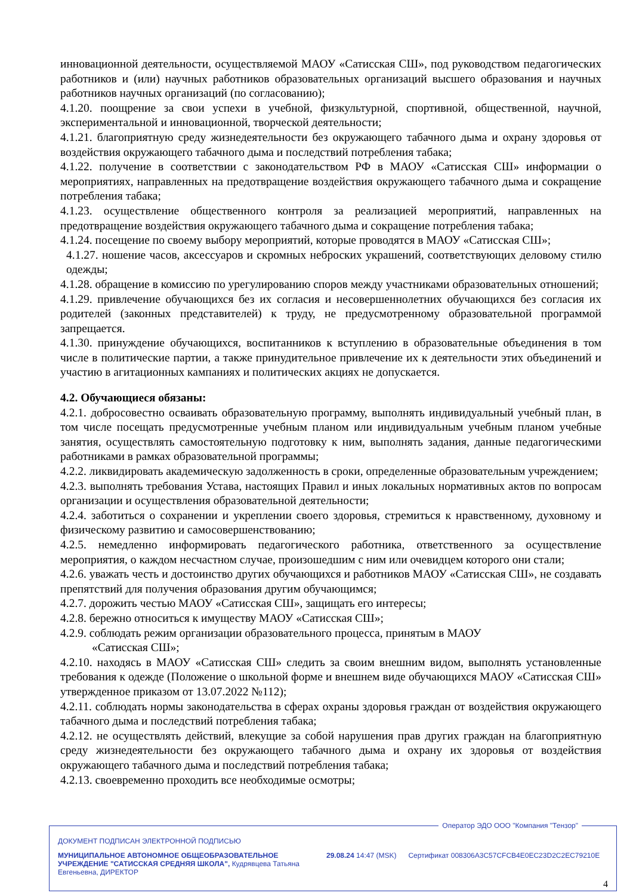инновационной деятельности, осуществляемой МАОУ «Сатисская СШ», под руководством педагогических работников и (или) научных работников образовательных организаций высшего образования и научных работников научных организаций (по согласованию);
4.1.20. поощрение за свои успехи в учебной, физкультурной, спортивной, общественной, научной, экспериментальной и инновационной, творческой деятельности;
4.1.21. благоприятную среду жизнедеятельности без окружающего табачного дыма и охрану здоровья от воздействия окружающего табачного дыма и последствий потребления табака;
4.1.22. получение в соответствии с законодательством РФ в МАОУ «Сатисская СШ» информации о мероприятиях, направленных на предотвращение воздействия окружающего табачного дыма и сокращение потребления табака;
4.1.23. осуществление общественного контроля за реализацией мероприятий, направленных на предотвращение воздействия окружающего табачного дыма и сокращение потребления табака;
4.1.24. посещение по своему выбору мероприятий, которые проводятся в МАОУ «Сатисская СШ»;
4.1.27. ношение часов, аксессуаров и скромных неброских украшений, соответствующих деловому стилю одежды;
4.1.28. обращение в комиссию по урегулированию споров между участниками образовательных отношений;
4.1.29. привлечение обучающихся без их согласия и несовершеннолетних обучающихся без согласия их родителей (законных представителей) к труду, не предусмотренному образовательной программой запрещается.
4.1.30. принуждение обучающихся, воспитанников к вступлению в образовательные объединения в том числе в политические партии, а также принудительное привлечение их к деятельности этих объединений и участию в агитационных кампаниях и политических акциях не допускается.
4.2. Обучающиеся обязаны:
4.2.1. добросовестно осваивать образовательную программу, выполнять индивидуальный учебный план, в том числе посещать предусмотренные учебным планом или индивидуальным учебным планом учебные занятия, осуществлять самостоятельную подготовку к ним, выполнять задания, данные педагогическими работниками в рамках образовательной программы;
4.2.2. ликвидировать академическую задолженность в сроки, определенные образовательным учреждением;
4.2.3. выполнять требования Устава, настоящих Правил и иных локальных нормативных актов по вопросам организации и осуществления образовательной деятельности;
4.2.4. заботиться о сохранении и укреплении своего здоровья, стремиться к нравственному, духовному и физическому развитию и самосовершенствованию;
4.2.5. немедленно информировать педагогического работника, ответственного за осуществление мероприятия, о каждом несчастном случае, произошедшим с ним или очевидцем которого они стали;
4.2.6. уважать честь и достоинство других обучающихся и работников МАОУ «Сатисская СШ», не создавать препятствий для получения образования другим обучающимся;
4.2.7. дорожить честью МАОУ «Сатисская СШ», защищать его интересы;
4.2.8. бережно относиться к имуществу МАОУ «Сатисская СШ»;
4.2.9. соблюдать режим организации образовательного процесса, принятым в МАОУ
«Сатисская СШ»;
4.2.10. находясь в МАОУ «Сатисская СШ» следить за своим внешним видом, выполнять установленные требования к одежде (Положение о школьной форме и внешнем виде обучающихся МАОУ «Сатисская СШ» утвержденное приказом от 13.07.2022 №112);
4.2.11. соблюдать нормы законодательства в сферах охраны здоровья граждан от воздействия окружающего табачного дыма и последствий потребления табака;
4.2.12. не осуществлять действий, влекущие за собой нарушения прав других граждан на благоприятную среду жизнедеятельности без окружающего табачного дыма и охрану их здоровья от воздействия окружающего табачного дыма и последствий потребления табака;
4.2.13. своевременно проходить все необходимые осмотры;
Оператор ЭДО ООО "Компания "Тензор"
ДОКУМЕНТ ПОДПИСАН ЭЛЕКТРОННОЙ ПОДПИСЬЮ
МУНИЦИПАЛЬНОЕ АВТОНОМНОЕ ОБЩЕОБРАЗОВАТЕЛЬНОЕ УЧРЕЖДЕНИЕ "САТИССКАЯ СРЕДНЯЯ ШКОЛА", Кудрявцева Татьяна Евгеньевна, ДИРЕКТОР
29.08.24 14:47 (MSK) Сертификат 008306A3C57CFCB4E0EC23D2C2EC79210E
4